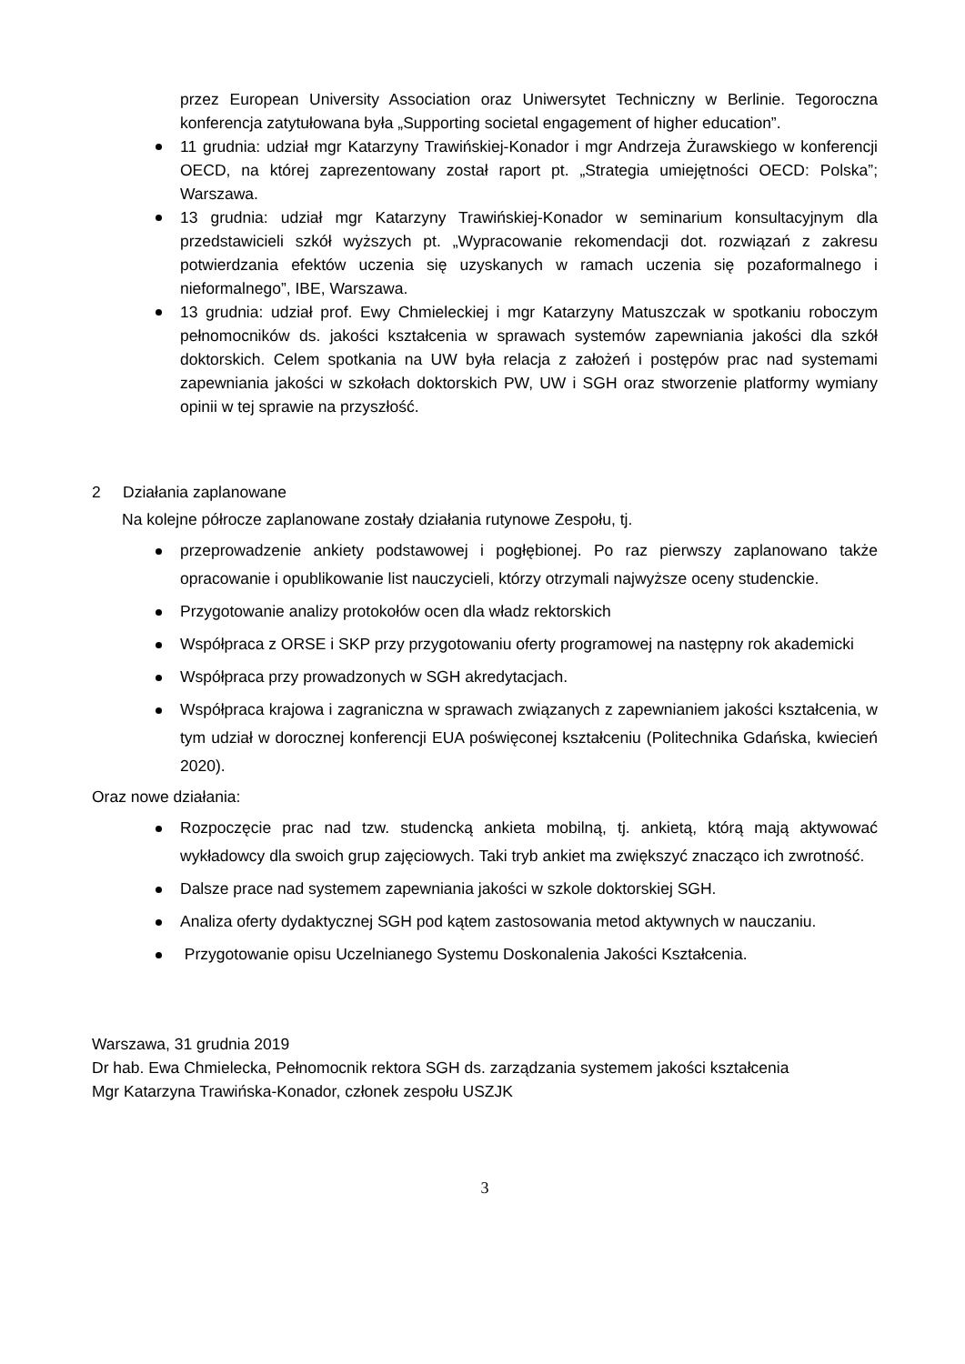przez European University Association oraz Uniwersytet Techniczny w Berlinie. Tegoroczna konferencja zatytułowana była „Supporting societal engagement of higher education”.
11 grudnia: udział mgr Katarzyny Trawińskiej-Konador i mgr Andrzeja Żurawskiego w konferencji OECD, na której zaprezentowany został raport pt. „Strategia umiejętności OECD: Polska”; Warszawa.
13 grudnia: udział mgr Katarzyny Trawińskiej-Konador w seminarium konsultacyjnym dla przedstawicieli szkół wyższych pt. „Wypracowanie rekomendacji dot. rozwiązań z zakresu potwierdzania efektów uczenia się uzyskanych w ramach uczenia się pozaformalnego i nieformalnego”, IBE, Warszawa.
13 grudnia: udział prof. Ewy Chmieleckiej i mgr Katarzyny Matuszczak w spotkaniu roboczym pełnomocników ds. jakości kształcenia w sprawach systemów zapewniania jakości dla szkół doktorskich. Celem spotkania na UW była relacja z założeń i postępów prac nad systemami zapewniania jakości w szkołach doktorskich PW, UW i SGH oraz stworzenie platformy wymiany opinii w tej sprawie na przyszłość.
2 Działania zaplanowane
Na kolejne półrocze zaplanowane zostały działania rutynowe Zespołu, tj.
przeprowadzenie ankiety podstawowej i pogłębionej. Po raz pierwszy zaplanowano także opracowanie i opublikowanie list nauczycieli, którzy otrzymali najwyższe oceny studenckie.
Przygotowanie analizy protokołów ocen dla władz rektorskich
Współpraca z ORSE i SKP przy przygotowaniu oferty programowej na następny rok akademicki
Współpraca przy prowadzonych w SGH akredytacjach.
Współpraca krajowa i zagraniczna w sprawach związanych z zapewnianiem jakości kształcenia, w tym udział w dorocznej konferencji EUA poświęconej kształceniu (Politechnika Gdańska, kwiecień 2020).
Oraz nowe działania:
Rozpoczęcie prac nad tzw. studencką ankieta mobilną, tj. ankietą, którą mają aktywować wykładowcy dla swoich grup zajęciowych. Taki tryb ankiet ma zwiększyć znacząco ich zwrotność.
Dalsze prace nad systemem zapewniania jakości w szkole doktorskiej SGH.
Analiza oferty dydaktycznej SGH pod kątem zastosowania metod aktywnych w nauczaniu.
Przygotowanie opisu Uczelnianego Systemu Doskonalenia Jakości Kształcenia.
Warszawa, 31 grudnia 2019
Dr hab. Ewa Chmielecka, Pełnomocnik rektora SGH ds. zarządzania systemem jakości kształcenia
Mgr Katarzyna Trawińska-Konador, członek zespołu USZJK
3